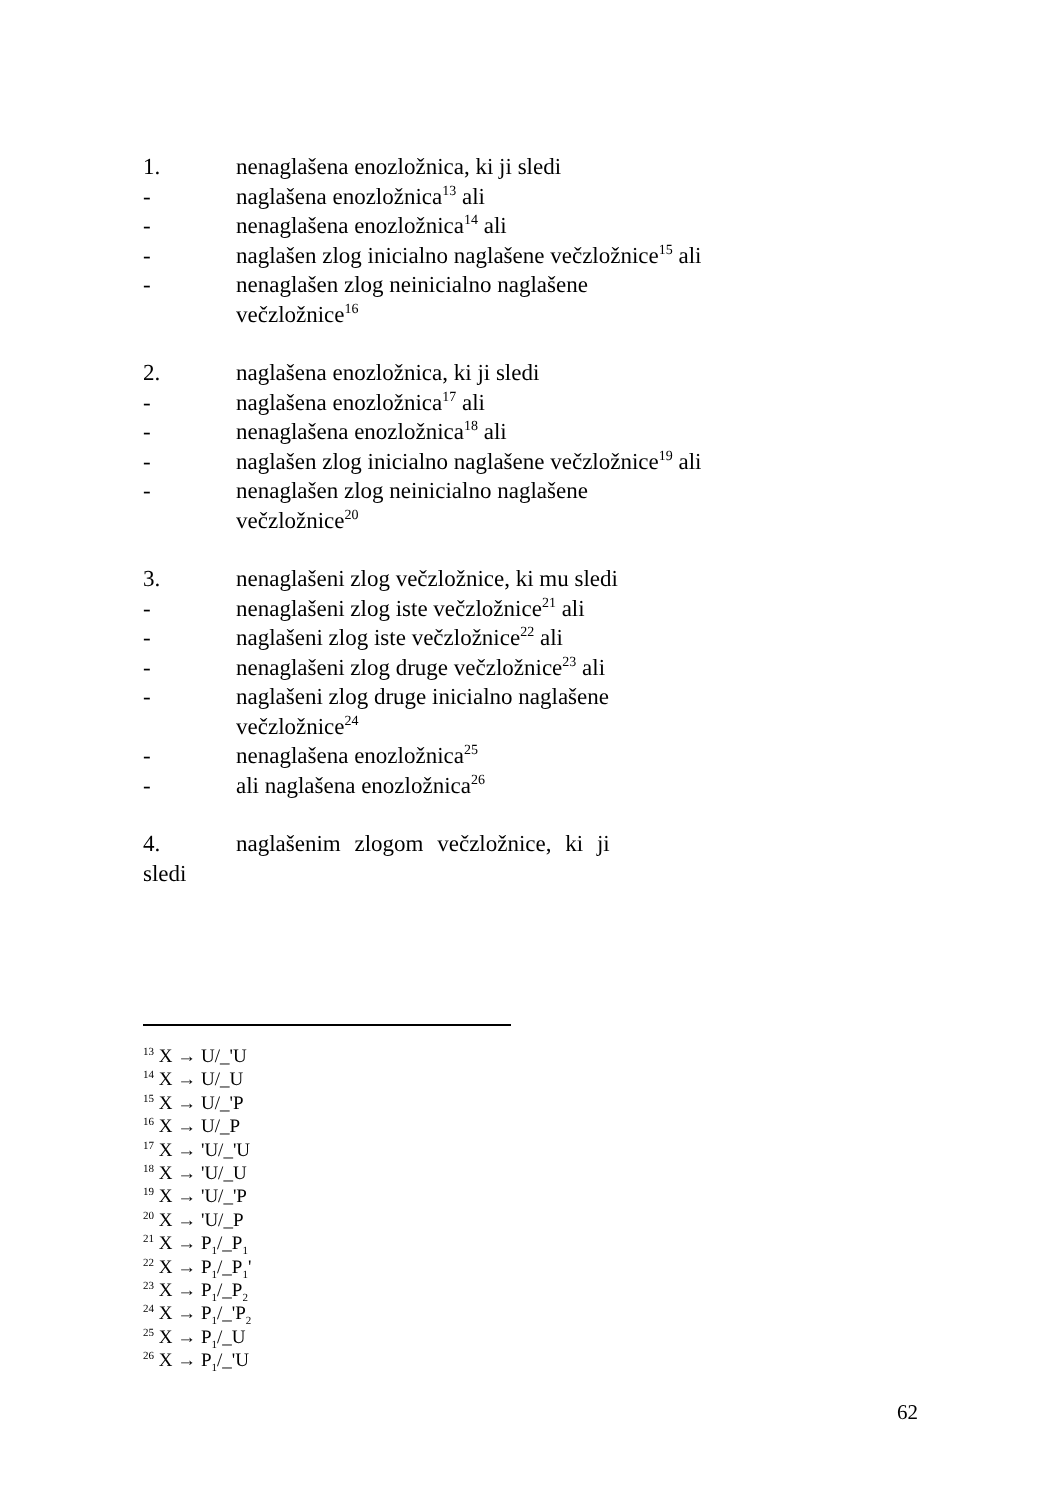1. nenaglašena enozložnica, ki ji sledi
- naglašena enozložnica<sup>13</sup> ali
- nenaglašena enozložnica<sup>14</sup> ali
- naglašen zlog inicialno naglašene večzložnice<sup>15</sup> ali
- nenaglašen zlog neinicialno naglašene večzložnice<sup>16</sup>
2. naglašena enozložnica, ki ji sledi
- naglašena enozložnica<sup>17</sup> ali
- nenaglašena enozložnica<sup>18</sup> ali
- naglašen zlog inicialno naglašene večzložnice<sup>19</sup> ali
- nenaglašen zlog neinicialno naglašene večzložnice<sup>20</sup>
3. nenaglašeni zlog večzložnice, ki mu sledi
- nenaglašeni zlog iste večzložnice<sup>21</sup> ali
- naglašeni zlog iste večzložnice<sup>22</sup> ali
- nenaglašeni zlog druge večzložnice<sup>23</sup> ali
- naglašeni zlog druge inicialno naglašene večzložnice<sup>24</sup>
- nenaglašena enozložnica<sup>25</sup>
- ali naglašena enozložnica<sup>26</sup>
4. naglašenim zlogom večzložnice, ki ji
sledi
<sup>13</sup> X → U/_'U
<sup>14</sup> X → U/_U
<sup>15</sup> X → U/_'P
<sup>16</sup> X → U/_P
<sup>17</sup> X → 'U/_'U
<sup>18</sup> X → 'U/_U
<sup>19</sup> X → 'U/_'P
<sup>20</sup> X → 'U/_P
<sup>21</sup> X → P<sub>1</sub>/_P<sub>1</sub>
<sup>22</sup> X → P<sub>1</sub>/_P<sub>1</sub>'
<sup>23</sup> X → P<sub>1</sub>/_P<sub>2</sub>
<sup>24</sup> X → P<sub>1</sub>/_'P<sub>2</sub>
<sup>25</sup> X → P<sub>1</sub>/_U
<sup>26</sup> X → P<sub>1</sub>/_'U
62